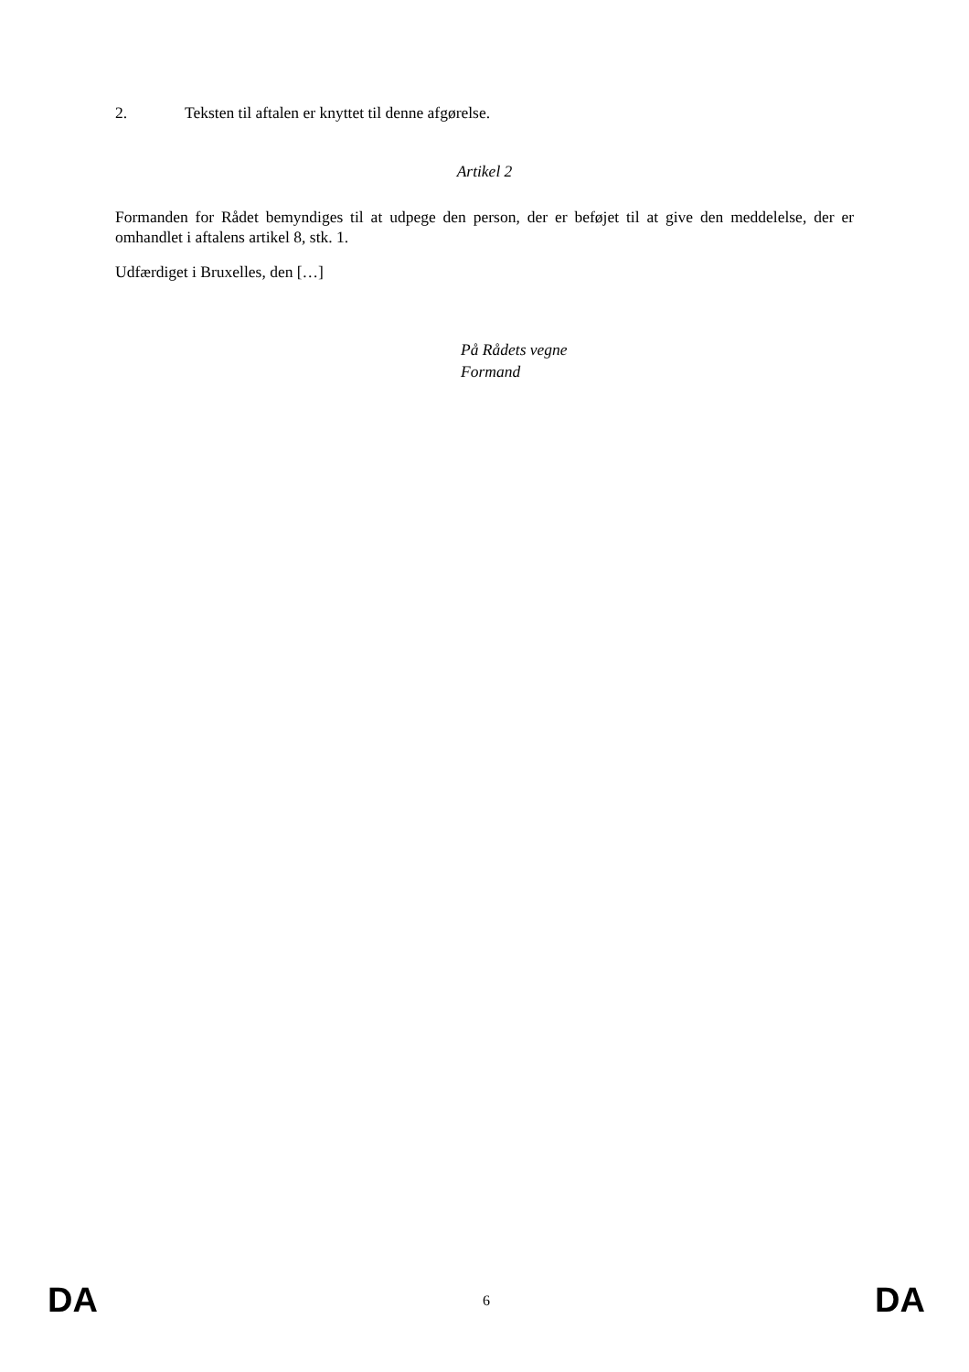2. Teksten til aftalen er knyttet til denne afgørelse.
Artikel 2
Formanden for Rådet bemyndiges til at udpege den person, der er beføjet til at give den meddelelse, der er omhandlet i aftalens artikel 8, stk. 1.
Udfærdiget i Bruxelles, den […]
På Rådets vegne
Formand
DA 6 DA